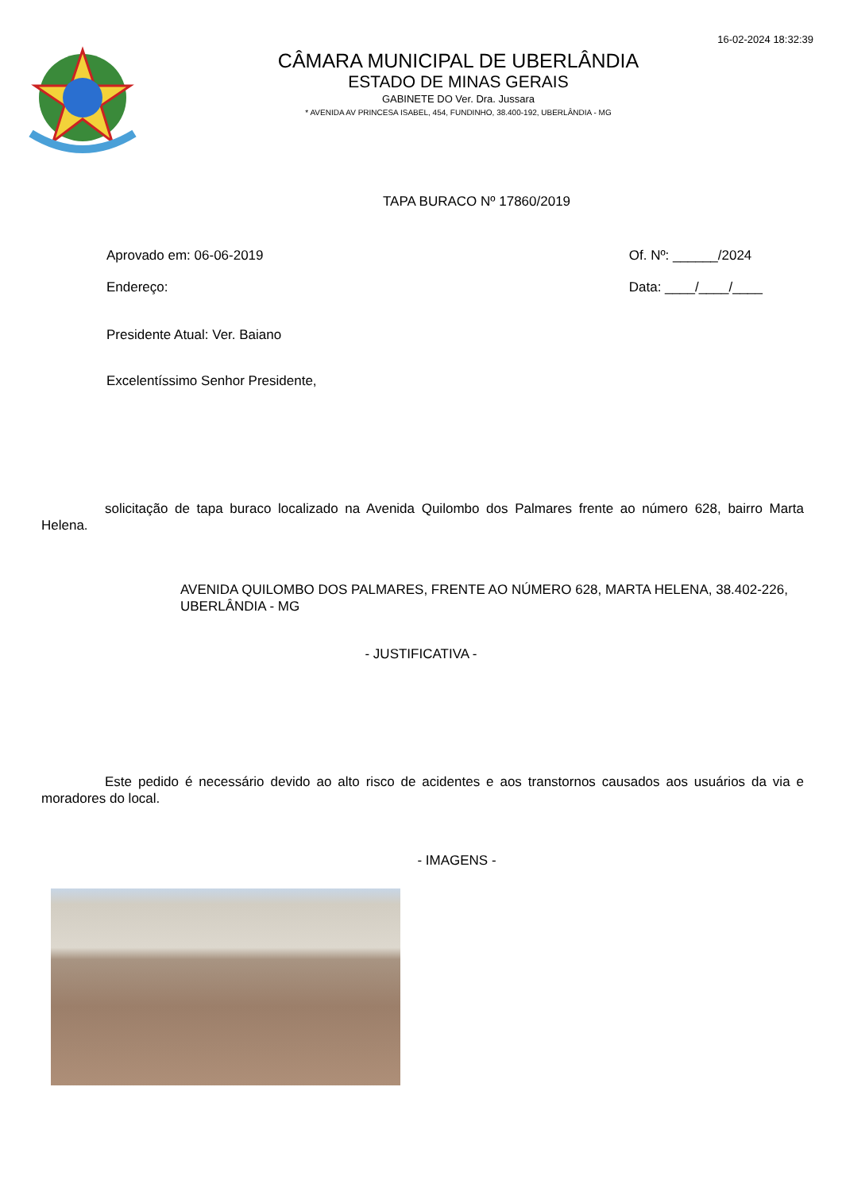16-02-2024 18:32:39
CÂMARA MUNICIPAL DE UBERLÂNDIA
ESTADO DE MINAS GERAIS
GABINETE DO Ver. Dra. Jussara
* AVENIDA AV PRINCESA ISABEL, 454, FUNDINHO, 38.400-192, UBERLÂNDIA - MG
TAPA BURACO Nº 17860/2019
Aprovado em: 06-06-2019
Endereço:
Of. Nº: ______/2024
Data: ____/____/____
Presidente Atual: Ver. Baiano
Excelentíssimo Senhor Presidente,
solicitação de tapa buraco localizado na Avenida Quilombo dos Palmares frente ao número 628, bairro Marta Helena.
AVENIDA QUILOMBO DOS PALMARES, FRENTE AO NÚMERO 628, MARTA HELENA, 38.402-226, UBERLÂNDIA - MG
- JUSTIFICATIVA -
Este pedido é necessário devido ao alto risco de acidentes e aos transtornos causados aos usuários da via e moradores do local.
- IMAGENS -